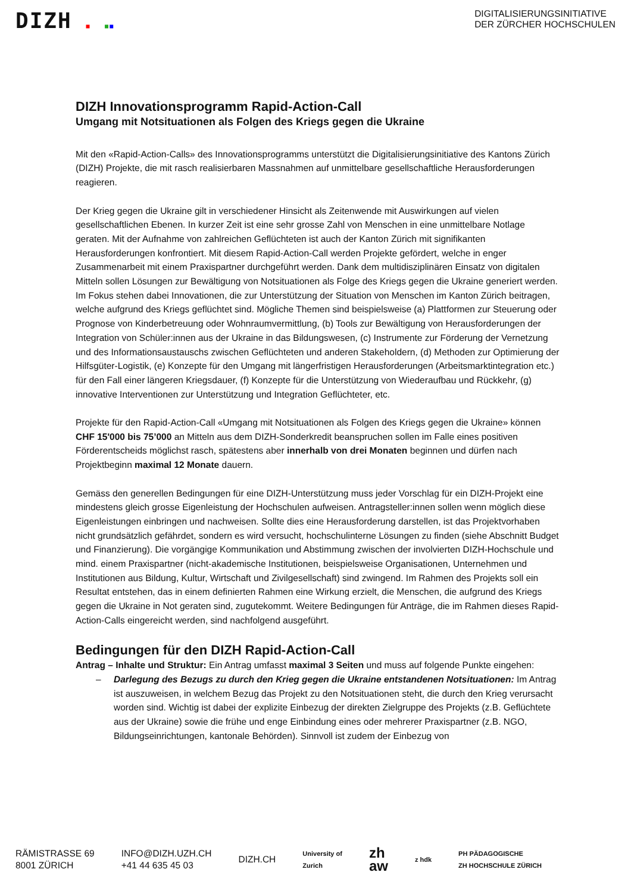DIZH ■ ■■
DIGITALISIERUNGSINITIATIVE
DER ZÜRCHER HOCHSCHULEN
DIZH Innovationsprogramm Rapid-Action-Call
Umgang mit Notsituationen als Folgen des Kriegs gegen die Ukraine
Mit den «Rapid-Action-Calls» des Innovationsprogramms unterstützt die Digitalisierungsinitiative des Kantons Zürich (DIZH) Projekte, die mit rasch realisierbaren Massnahmen auf unmittelbare gesellschaftliche Herausforderungen reagieren.
Der Krieg gegen die Ukraine gilt in verschiedener Hinsicht als Zeitenwende mit Auswirkungen auf vielen gesellschaftlichen Ebenen. In kurzer Zeit ist eine sehr grosse Zahl von Menschen in eine unmittelbare Notlage geraten. Mit der Aufnahme von zahlreichen Geflüchteten ist auch der Kanton Zürich mit signifikanten Herausforderungen konfrontiert. Mit diesem Rapid-Action-Call werden Projekte gefördert, welche in enger Zusammenarbeit mit einem Praxispartner durchgeführt werden. Dank dem multidisziplinären Einsatz von digitalen Mitteln sollen Lösungen zur Bewältigung von Notsituationen als Folge des Kriegs gegen die Ukraine generiert werden. Im Fokus stehen dabei Innovationen, die zur Unterstützung der Situation von Menschen im Kanton Zürich beitragen, welche aufgrund des Kriegs geflüchtet sind. Mögliche Themen sind beispielsweise (a) Plattformen zur Steuerung oder Prognose von Kinderbetreuung oder Wohnraumvermittlung, (b) Tools zur Bewältigung von Herausforderungen der Integration von Schüler:innen aus der Ukraine in das Bildungswesen, (c) Instrumente zur Förderung der Vernetzung und des Informationsaustauschs zwischen Geflüchteten und anderen Stakeholdern, (d) Methoden zur Optimierung der Hilfsgüter-Logistik, (e) Konzepte für den Umgang mit längerfristigen Herausforderungen (Arbeitsmarktintegration etc.) für den Fall einer längeren Kriegsdauer, (f) Konzepte für die Unterstützung von Wiederaufbau und Rückkehr, (g) innovative Interventionen zur Unterstützung und Integration Geflüchteter, etc.
Projekte für den Rapid-Action-Call «Umgang mit Notsituationen als Folgen des Kriegs gegen die Ukraine» können CHF 15'000 bis 75’000 an Mitteln aus dem DIZH-Sonderkredit beanspruchen sollen im Falle eines positiven Förderentscheids möglichst rasch, spätestens aber innerhalb von drei Monaten beginnen und dürfen nach Projektbeginn maximal 12 Monate dauern.
Gemäss den generellen Bedingungen für eine DIZH-Unterstützung muss jeder Vorschlag für ein DIZH-Projekt eine mindestens gleich grosse Eigenleistung der Hochschulen aufweisen. Antragsteller:innen sollen wenn möglich diese Eigenleistungen einbringen und nachweisen. Sollte dies eine Herausforderung darstellen, ist das Projektvorhaben nicht grundsätzlich gefährdet, sondern es wird versucht, hochschulinterne Lösungen zu finden (siehe Abschnitt Budget und Finanzierung). Die vorgängige Kommunikation und Abstimmung zwischen der involvierten DIZH-Hochschule und mind. einem Praxispartner (nicht-akademische Institutionen, beispielsweise Organisationen, Unternehmen und Institutionen aus Bildung, Kultur, Wirtschaft und Zivilgesellschaft) sind zwingend. Im Rahmen des Projekts soll ein Resultat entstehen, das in einem definierten Rahmen eine Wirkung erzielt, die Menschen, die aufgrund des Kriegs gegen die Ukraine in Not geraten sind, zugutekommt. Weitere Bedingungen für Anträge, die im Rahmen dieses Rapid-Action-Calls eingereicht werden, sind nachfolgend ausgeführt.
Bedingungen für den DIZH Rapid-Action-Call
Antrag – Inhalte und Struktur: Ein Antrag umfasst maximal 3 Seiten und muss auf folgende Punkte eingehen:
– Darlegung des Bezugs zu durch den Krieg gegen die Ukraine entstandenen Notsituationen: Im Antrag ist auszuweisen, in welchem Bezug das Projekt zu den Notsituationen steht, die durch den Krieg verursacht worden sind. Wichtig ist dabei der explizite Einbezug der direkten Zielgruppe des Projekts (z.B. Geflüchtete aus der Ukraine) sowie die frühe und enge Einbindung eines oder mehrerer Praxispartner (z.B. NGO, Bildungseinrichtungen, kantonale Behörden). Sinnvoll ist zudem der Einbezug von
RÄMISTRASSE 69
8001 ZÜRICH
INFO@DIZH.UZH.CH
+41 44 635 45 03
DIZH.CH
University of
Zurich
zh
aw
z hdk
PH PÄDAGOGISCHE
ZH HOCHSCHULE ZÜRICH